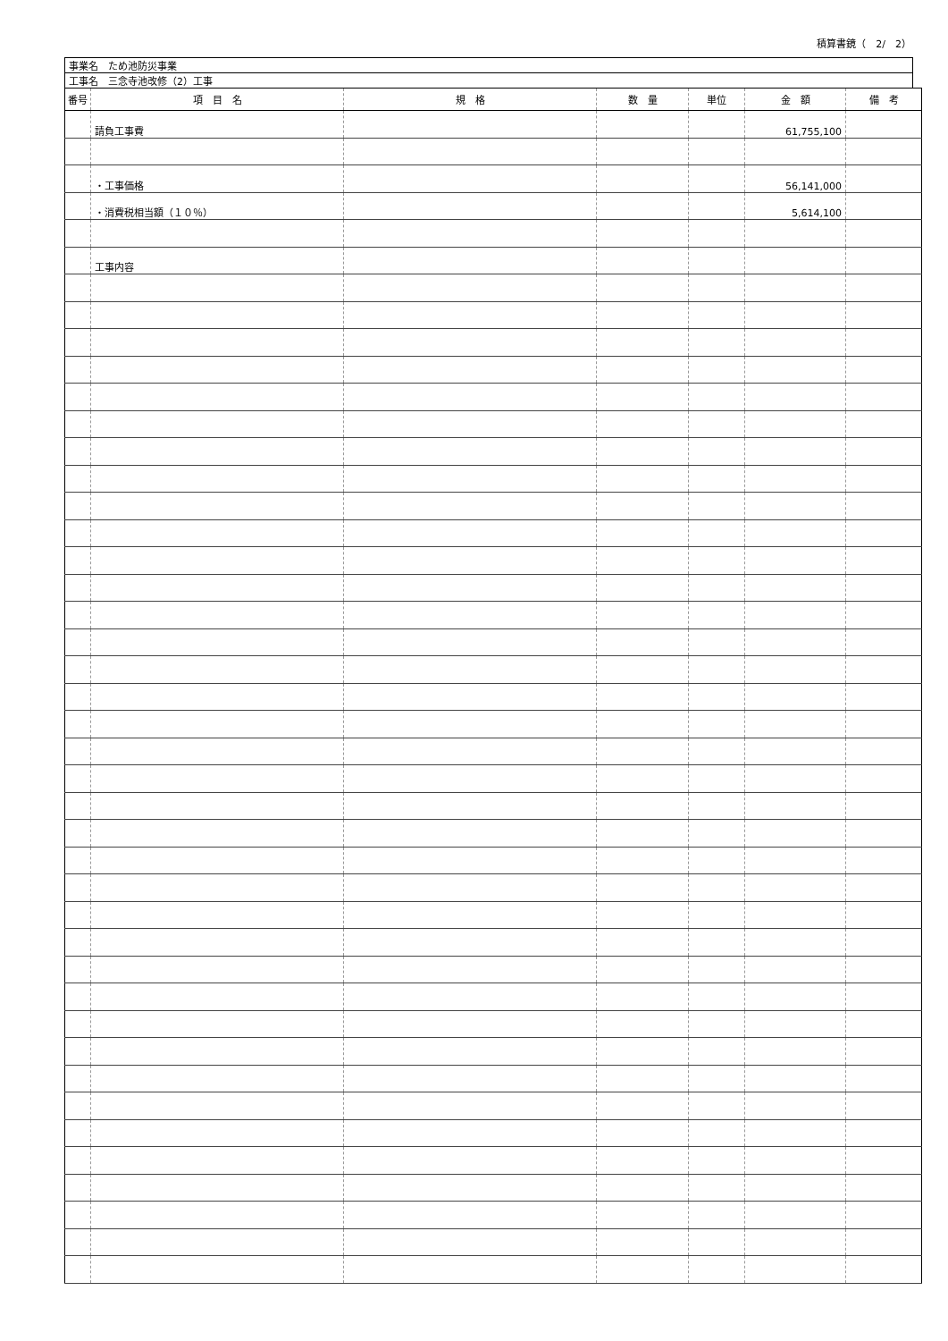積算書鏡（　2/　2）
| 事業名 ため池防災事業 |
| 工事名 三念寺池改修（2）工事 |
| 番号 | 項 目 名 | 規 格 | 数 量 | 単位 | 金 額 | 備 考 |
| --- | --- | --- | --- | --- | --- | --- |
| | 請負工事費 | | | | 61,755,100 | |
| | ・工事価格 | | | | 56,141,000 | |
| | ・消費税相当額（１０％） | | | | 5,614,100 | |
| | 工事内容 | | | | | |